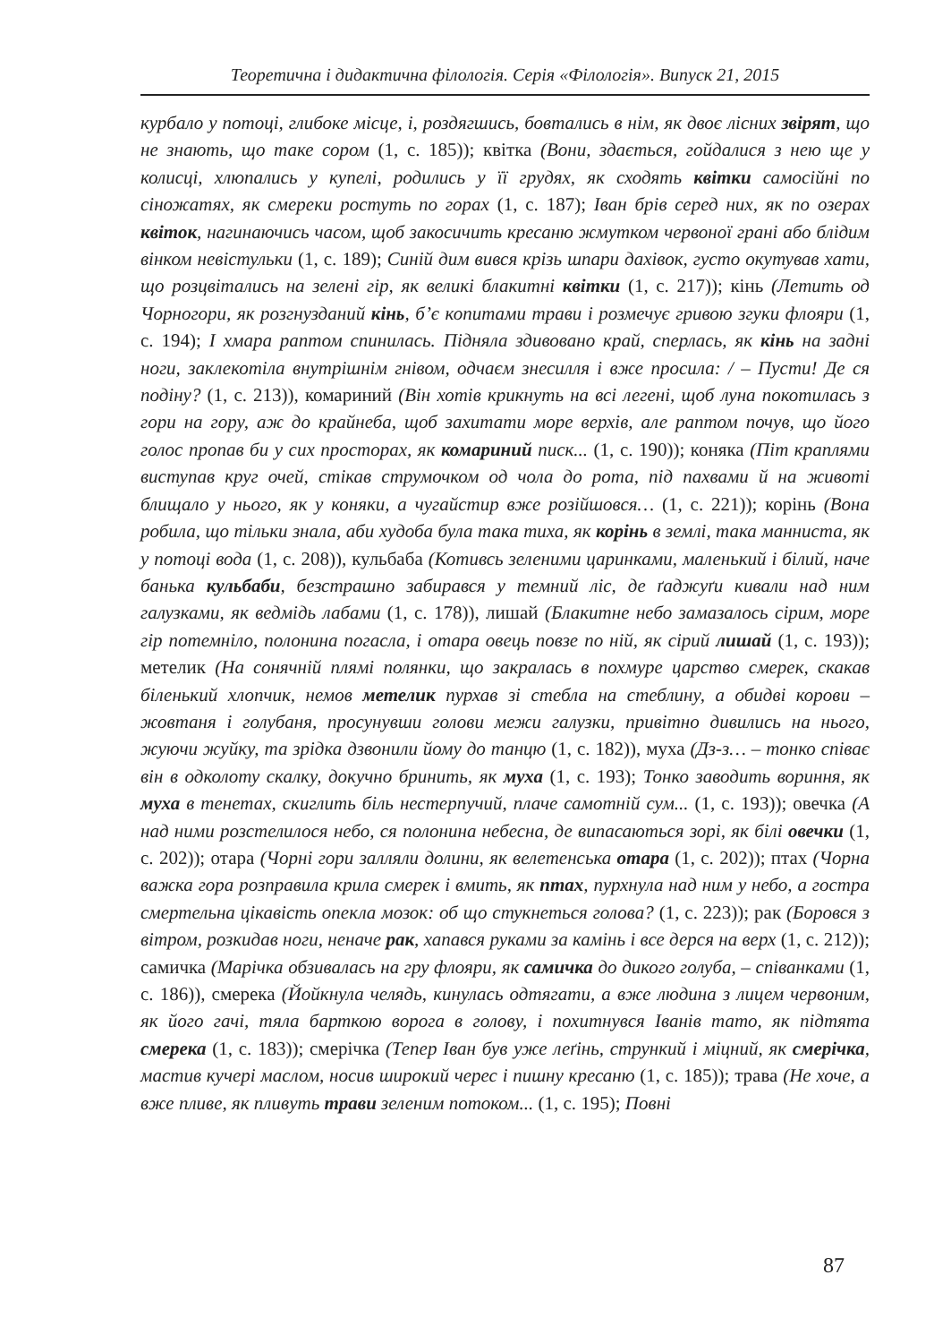Теоретична і дидактична філологія. Серія «Філологія». Випуск 21, 2015
курбало у потоці, глибоке місце, і, роздягшись, бовтались в нім, як двоє лісних звірят, що не знають, що таке сором (1, с. 185)); квітка (Вони, здається, гойдалися з нею ще у колисці, хлюпались у купелі, родились у її грудях, як сходять квітки самосійні по сіножатях, як смереки ростуть по горах (1, с. 187); Іван брів серед них, як по озерах квіток, нагинаючись часом, щоб закосичить кресаню жмутком червоної грані або блідим вінком невістульки (1, с. 189); Синій дим вився крізь шпари дахівок, густо окутував хати, що розцвітались на зелені гір, як великі блакитні квітки (1, с. 217)); кінь (Летить од Чорногори, як розгнузданий кінь, б’є копитами трави і розмечує гривою згуки флояри (1, с. 194); І хмара раптом спинилась. Підняла здивовано край, сперлась, як кінь на задні ноги, заклекотіла внутрішнім гнівом, одчаєм знесилля і вже просила: / – Пусти! Де ся подіну? (1, с. 213)), комариний (Він хотів крикнуть на всі легені, щоб луна покотилась з гори на гору, аж до крайнеба, щоб захитати море верхів, але раптом почув, що його голос пропав би у сих просторах, як комариний писк... (1, с. 190)); коняка (Піт краплями виступав круг очей, стікав струмочком од чола до рота, під пахвами й на животі блищало у нього, як у коняки, а чугайстир вже розійшовся… (1, с. 221)); корінь (Вона робила, що тільки знала, аби худоба була така тиха, як корінь в землі, така манниста, як у потоці вода (1, с. 208)), кульбаба (Котивсь зеленими царинками, маленький і білий, наче банька кульбаби, безстрашно забирався у темний ліс, де ґаджуґи кивали над ним галузками, як ведмідь лабами (1, с. 178)), лишай (Блакитне небо замазалось сірим, море гір потемніло, полонина погасла, і отара овець повзе по ній, як сірий лишай (1, с. 193)); метелик (На сонячній плямі полянки, що закралась в похмуре царство смерек, скакав біленький хлопчик, немов метелик пурхав зі стебла на стеблину, а обидві корови – жовтаня і голубаня, просунувши голови межи галузки, привітно дивились на нього, жуючи жуйку, та зрідка дзвонили йому до танцю (1, с. 182)), муха (Дз-з… – тонко співає він в одколоту скалку, докучно бринить, як муха (1, с. 193); Тонко заводить вориння, як муха в тенетах, скиглить біль нестерпучий, плаче самотній сум... (1, с. 193)); овечка (А над ними розстелилося небо, ся полонина небесна, де випасаються зорі, як білі овечки (1, с. 202)); отара (Чорні гори залляли долини, як велетенська отара (1, с. 202)); птах (Чорна важка гора розправила крила смерек і вмить, як птах, пурхнула над ним у небо, а гостра смертельна цікавість опекла мозок: об що стукнеться голова? (1, с. 223)); рак (Боровся з вітром, розкидав ноги, неначе рак, хапався руками за камінь і все дерся на верх (1, с. 212)); самичка (Марічка обзивалась на гру флояри, як самичка до дикого голуба, – співанками (1, с. 186)), смерека (Йойкнула челядь, кинулась одтягати, а вже людина з лицем червоним, як його гачі, тяла барткою ворога в голову, і похитнувся Іванів тато, як підтята смерека (1, с. 183)); смерічка (Тепер Іван був уже леґінь, стрункий і міцний, як смерічка, мастив кучері маслом, носив широкий черес і пишну кресаню (1, с. 185)); трава (Не хоче, а вже пливе, як пливуть трави зеленим потоком... (1, с. 195); Повні
87